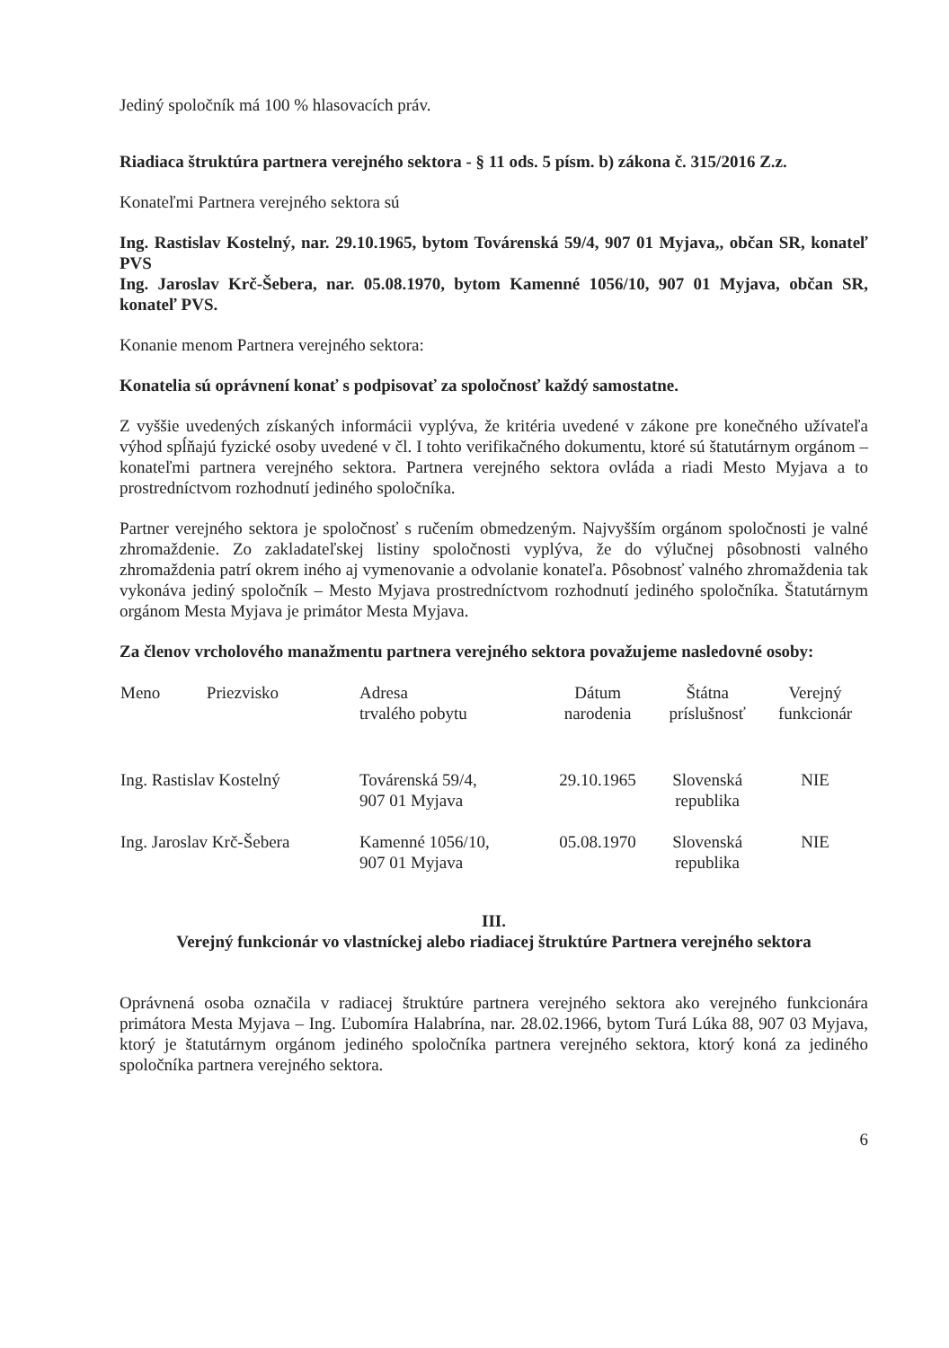Jediný spoločník má 100 % hlasovacích práv.
Riadiaca štruktúra partnera verejného sektora - § 11 ods. 5 písm. b) zákona č. 315/2016 Z.z.
Konateľmi Partnera verejného sektora sú
Ing. Rastislav Kostelný, nar. 29.10.1965, bytom Továrenská 59/4, 907 01 Myjava,, občan SR, konateľ PVS
Ing. Jaroslav Krč-Šebera, nar. 05.08.1970, bytom Kamenné 1056/10, 907 01 Myjava, občan SR, konateľ PVS.
Konanie menom Partnera verejného sektora:
Konatelia sú oprávnení konať s podpisovať za spoločnosť každý samostatne.
Z vyššie uvedených získaných informácii vyplýva, že kritéria uvedené v zákone pre konečného užívateľa výhod spĺňajú fyzické osoby uvedené v čl. I tohto verifikačného dokumentu, ktoré sú štatutárnym orgánom – konateľmi partnera verejného sektora. Partnera verejného sektora ovláda a riadi Mesto Myjava a to prostredníctvom rozhodnutí jediného spoločníka.
Partner verejného sektora je spoločnosť s ručením obmedzeným. Najvyšším orgánom spoločnosti je valné zhromaždenie. Zo zakladateľskej listiny spoločnosti vyplýva, že do výlučnej pôsobnosti valného zhromaždenia patrí okrem iného aj vymenovanie a odvolanie konateľa. Pôsobnosť valného zhromaždenia tak vykonáva jediný spoločník – Mesto Myjava prostredníctvom rozhodnutí jediného spoločníka. Štatutárnym orgánom Mesta Myjava je primátor Mesta Myjava.
Za členov vrcholového manažmentu partnera verejného sektora považujeme nasledovné osoby:
| Meno | Priezvisko | Adresa trvalého pobytu | Dátum narodenia | Štátna príslušnosť | Verejný funkcionár |
| --- | --- | --- | --- | --- | --- |
| Ing. Rastislav Kostelný | | Továrenská 59/4, 907 01 Myjava | 29.10.1965 | Slovenská republika | NIE |
| Ing. Jaroslav Krč-Šebera | | Kamenné 1056/10, 907 01 Myjava | 05.08.1970 | Slovenská republika | NIE |
III.
Verejný funkcionár vo vlastníckej alebo riadiacej štruktúre Partnera verejného sektora
Oprávnená osoba označila v radiacej štruktúre partnera verejného sektora ako verejného funkcionára primátora Mesta Myjava – Ing. Ľubomíra Halabrína, nar. 28.02.1966, bytom Turá Lúka 88, 907 03 Myjava, ktorý je štatutárnym orgánom jediného spoločníka partnera verejného sektora, ktorý koná za jediného spoločníka partnera verejného sektora.
6